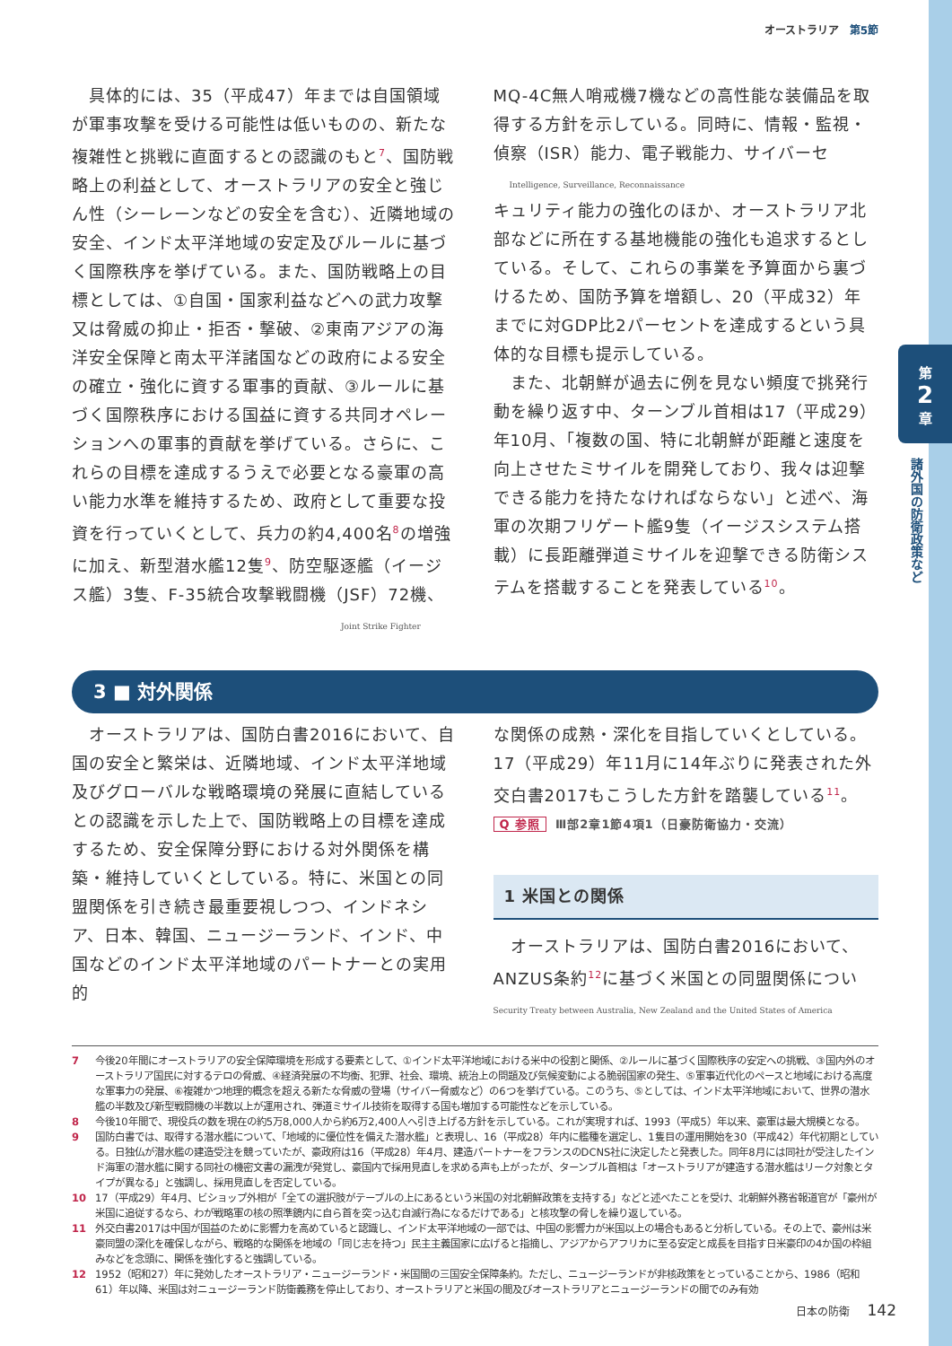第
2
章
諸外国の防衛政策など
オーストラリア　第5節
　具体的には、35（平成47）年までは自国領域が軍事攻撃を受ける可能性は低いものの、新たな複雑性と挑戦に直面するとの認識のもと<sup>7</sup>、国防戦略上の利益として、オーストラリアの安全と強じん性（シーレーンなどの安全を含む）、近隣地域の安全、インド太平洋地域の安定及びルールに基づく国際秩序を挙げている。また、国防戦略上の目標としては、①自国・国家利益などへの武力攻撃又は脅威の抑止・拒否・撃破、②東南アジアの海洋安全保障と南太平洋諸国などの政府による安全の確立・強化に資する軍事的貢献、③ルールに基づく国際秩序における国益に資する共同オペレーションへの軍事的貢献を挙げている。さらに、これらの目標を達成するうえで必要となる豪軍の高い能力水準を維持するため、政府として重要な投資を行っていくとして、兵力の約4,400名<sup>8</sup>の増強に加え、新型潜水艦12隻<sup>9</sup>、防空駆逐艦（イージス艦）3隻、F-35統合攻撃戦闘機（JSF）72機、
Joint Strike Fighter
MQ-4C無人哨戒機7機などの高性能な装備品を取得する方針を示している。同時に、情報・監視・偵察（ISR）能力、電子戦能力、サイバーセ
Intelligence, Surveillance, Reconnaissance
キュリティ能力の強化のほか、オーストラリア北部などに所在する基地機能の強化も追求するとしている。そして、これらの事業を予算面から裏づけるため、国防予算を増額し、20（平成32）年までに対GDP比2パーセントを達成するという具体的な目標も提示している。
　また、北朝鮮が過去に例を見ない頻度で挑発行動を繰り返す中、ターンブル首相は17（平成29）年10月、「複数の国、特に北朝鮮が距離と速度を向上させたミサイルを開発しており、我々は迎撃できる能力を持たなければならない」と述べ、海軍の次期フリゲート艦9隻（イージスシステム搭載）に長距離弾道ミサイルを迎撃できる防衛システムを搭載することを発表している<sup>10</sup>。
3 ■ 対外関係
　オーストラリアは、国防白書2016において、自国の安全と繁栄は、近隣地域、インド太平洋地域及びグローバルな戦略環境の発展に直結しているとの認識を示した上で、国防戦略上の目標を達成するため、安全保障分野における対外関係を構築・維持していくとしている。特に、米国との同盟関係を引き続き最重要視しつつ、インドネシア、日本、韓国、ニュージーランド、インド、中国などのインド太平洋地域のパートナーとの実用的
な関係の成熟・深化を目指していくとしている。17（平成29）年11月に14年ぶりに発表された外交白書2017もこうした方針を踏襲している<sup>11</sup>。
Q 参照 Ⅲ部2章1節4項1（日豪防衛協力・交流）
1 米国との関係
　オーストラリアは、国防白書2016において、ANZUS条約<sup>12</sup>に基づく米国との同盟関係につい
Security Treaty between Australia, New Zealand and the United States of America
7 今後20年間にオーストラリアの安全保障環境を形成する要素として、①インド太平洋地域における米中の役割と関係、②ルールに基づく国際秩序の安定への挑戦、③国内外のオーストラリア国民に対するテロの脅威、④経済発展の不均衡、犯罪、社会、環境、統治上の問題及び気候変動による脆弱国家の発生、⑤軍事近代化のペースと地域における高度な軍事力の発展、⑥複雑かつ地理的概念を超える新たな脅威の登場（サイバー脅威など）の6つを挙げている。このうち、⑤としては、インド太平洋地域において、世界の潜水艦の半数及び新型戦闘機の半数以上が運用され、弾道ミサイル技術を取得する国も増加する可能性などを示している。
8 今後10年間で、現役兵の数を現在の約5万8,000人から約6万2,400人へ引き上げる方針を示している。これが実現すれば、1993（平成5）年以来、豪軍は最大規模となる。
9 国防白書では、取得する潜水艦について、「地域的に優位性を備えた潜水艦」と表現し、16（平成28）年内に艦種を選定し、1隻目の運用開始を30（平成42）年代初期としている。日独仏が潜水艦の建造受注を競っていたが、豪政府は16（平成28）年4月、建造パートナーをフランスのDCNS社に決定したと発表した。同年8月には同社が受注したインド海軍の潜水艦に関する同社の機密文書の漏洩が発覚し、豪国内で採用見直しを求める声も上がったが、ターンブル首相は「オーストラリアが建造する潜水艦はリーク対象とタイプが異なる」と強調し、採用見直しを否定している。
10 17（平成29）年4月、ビショップ外相が「全ての選択肢がテーブルの上にあるという米国の対北朝鮮政策を支持する」などと述べたことを受け、北朝鮮外務省報道官が「豪州が米国に追従するなら、わが戦略軍の核の照準鏡内に自ら首を突っ込む自滅行為になるだけである」と核攻撃の脅しを繰り返している。
11 外交白書2017は中国が国益のために影響力を高めていると認識し、インド太平洋地域の一部では、中国の影響力が米国以上の場合もあると分析している。その上で、豪州は米豪同盟の深化を確保しながら、戦略的な関係を地域の「同じ志を持つ」民主主義国家に広げると指摘し、アジアからアフリカに至る安定と成長を目指す日米豪印の4か国の枠組みなどを念頭に、関係を強化すると強調している。
12 1952（昭和27）年に発効したオーストラリア・ニュージーランド・米国間の三国安全保障条約。ただし、ニュージーランドが非核政策をとっていることから、1986（昭和61）年以降、米国は対ニュージーランド防衛義務を停止しており、オーストラリアと米国の間及びオーストラリアとニュージーランドの間でのみ有効
日本の防衛 142